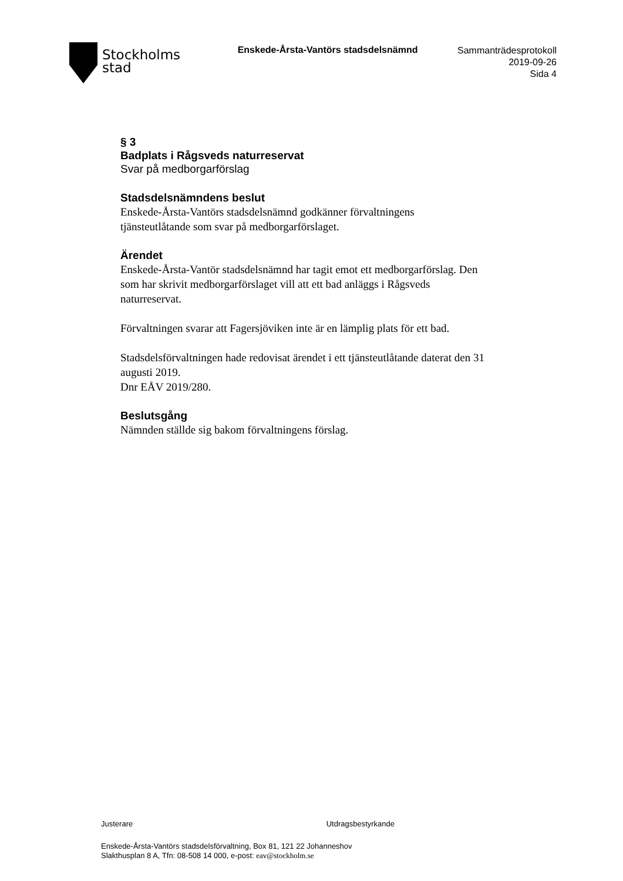Stockholms
stad
Enskede-Årsta-Vantörs stadsdelsnämnd
Sammanträdesprotokoll
2019-09-26
Sida 4
§ 3
Badplats i Rågsveds naturreservat
Svar på medborgarförslag
Stadsdelsnämndens beslut
Enskede-Årsta-Vantörs stadsdelsnämnd godkänner förvaltningens tjänsteutlåtande som svar på medborgarförslaget.
Ärendet
Enskede-Årsta-Vantör stadsdelsnämnd har tagit emot ett medborgarförslag. Den som har skrivit medborgarförslaget vill att ett bad anläggs i Rågsveds naturreservat.
Förvaltningen svarar att Fagersjöviken inte är en lämplig plats för ett bad.
Stadsdelsförvaltningen hade redovisat ärendet i ett tjänsteutlåtande daterat den 31 augusti 2019.
Dnr EÅV 2019/280.
Beslutsgång
Nämnden ställde sig bakom förvaltningens förslag.
Justerare Utdragsbestyrkande
Enskede-Årsta-Vantörs stadsdelsförvaltning, Box 81, 121 22 Johanneshov
Slakthusplan 8 A, Tfn: 08-508 14 000, e-post: eav@stockholm.se